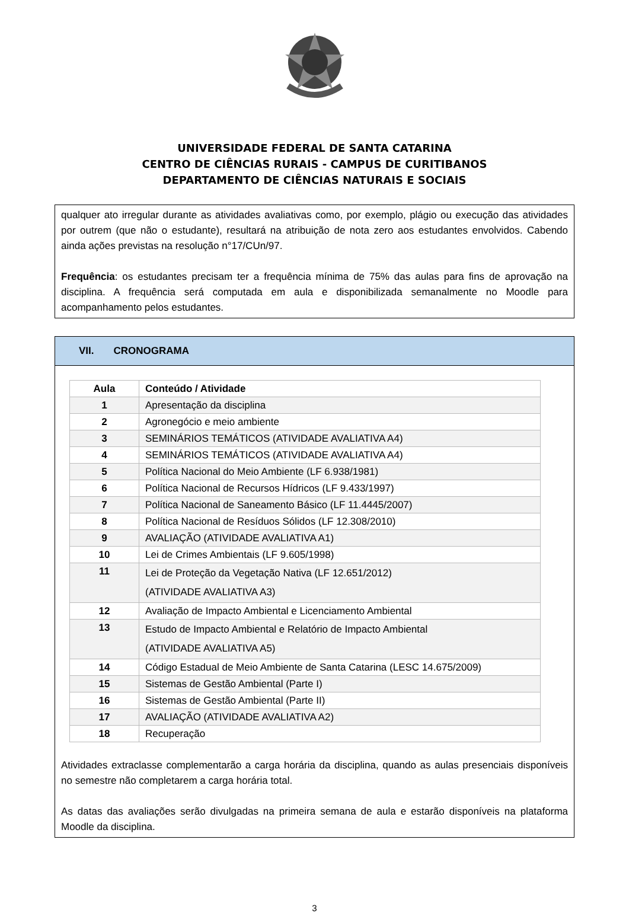UNIVERSIDADE FEDERAL DE SANTA CATARINA
CENTRO DE CIÊNCIAS RURAIS - CAMPUS DE CURITIBANOS
DEPARTAMENTO DE CIÊNCIAS NATURAIS E SOCIAIS
qualquer ato irregular durante as atividades avaliativas como, por exemplo, plágio ou execução das atividades por outrem (que não o estudante), resultará na atribuição de nota zero aos estudantes envolvidos. Cabendo ainda ações previstas na resolução n°17/CUn/97.
Frequência: os estudantes precisam ter a frequência mínima de 75% das aulas para fins de aprovação na disciplina. A frequência será computada em aula e disponibilizada semanalmente no Moodle para acompanhamento pelos estudantes.
VII. CRONOGRAMA
| Aula | Conteúdo / Atividade |
| --- | --- |
| 1 | Apresentação da disciplina |
| 2 | Agronegócio e meio ambiente |
| 3 | SEMINÁRIOS TEMÁTICOS (ATIVIDADE AVALIATIVA A4) |
| 4 | SEMINÁRIOS TEMÁTICOS (ATIVIDADE AVALIATIVA A4) |
| 5 | Política Nacional do Meio Ambiente (LF 6.938/1981) |
| 6 | Política Nacional de Recursos Hídricos (LF 9.433/1997) |
| 7 | Política Nacional de Saneamento Básico (LF 11.4445/2007) |
| 8 | Política Nacional de Resíduos Sólidos (LF 12.308/2010) |
| 9 | AVALIAÇÃO (ATIVIDADE AVALIATIVA A1) |
| 10 | Lei de Crimes Ambientais (LF 9.605/1998) |
| 11 | Lei de Proteção da Vegetação Nativa (LF 12.651/2012) (ATIVIDADE AVALIATIVA A3) |
| 12 | Avaliação de Impacto Ambiental e Licenciamento Ambiental |
| 13 | Estudo de Impacto Ambiental e Relatório de Impacto Ambiental (ATIVIDADE AVALIATIVA A5) |
| 14 | Código Estadual de Meio Ambiente de Santa Catarina (LESC 14.675/2009) |
| 15 | Sistemas de Gestão Ambiental (Parte I) |
| 16 | Sistemas de Gestão Ambiental (Parte II) |
| 17 | AVALIAÇÃO (ATIVIDADE AVALIATIVA A2) |
| 18 | Recuperação |
Atividades extraclasse complementarão a carga horária da disciplina, quando as aulas presenciais disponíveis no semestre não completarem a carga horária total.
As datas das avaliações serão divulgadas na primeira semana de aula e estarão disponíveis na plataforma Moodle da disciplina.
3